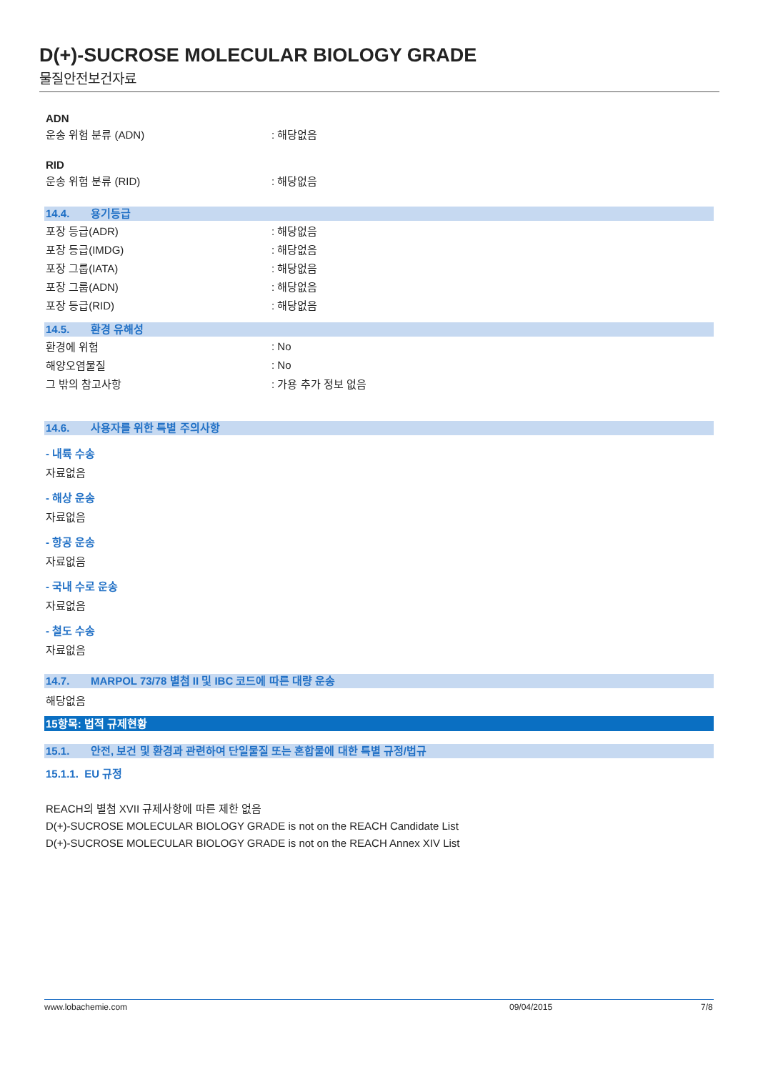D(+)-SUCROSE MOLECULAR BIOLOGY GRADE
물질안전보건자료
ADN
운송 위험 분류 (ADN) : 해당없음
RID
운송 위험 분류 (RID) : 해당없음
14.4. 용기등급
포장 등급(ADR) : 해당없음
포장 등급(IMDG) : 해당없음
포장 그룹(IATA) : 해당없음
포장 그룹(ADN) : 해당없음
포장 등급(RID) : 해당없음
14.5. 환경 유해성
환경에 위험 : No
해양오염물질 : No
그 밖의 참고사항 : 가용 추가 정보 없음
14.6. 사용자를 위한 특별 주의사항
- 내륙 수송
자료없음
- 해상 운송
자료없음
- 항공 운송
자료없음
- 국내 수로 운송
자료없음
- 철도 수송
자료없음
14.7. MARPOL 73/78 별첨 II 및 IBC 코드에 따른 대량 운송
해당없음
15항목: 법적 규제현황
15.1. 안전, 보건 및 환경과 관련하여 단일물질 또는 혼합물에 대한 특별 규정/법규
15.1.1. EU 규정
REACH의 별첨 XVII 규제사항에 따른 제한 없음
D(+)-SUCROSE MOLECULAR BIOLOGY GRADE is not on the REACH Candidate List
D(+)-SUCROSE MOLECULAR BIOLOGY GRADE is not on the REACH Annex XIV List
www.lobachemie.com 09/04/2015 7/8